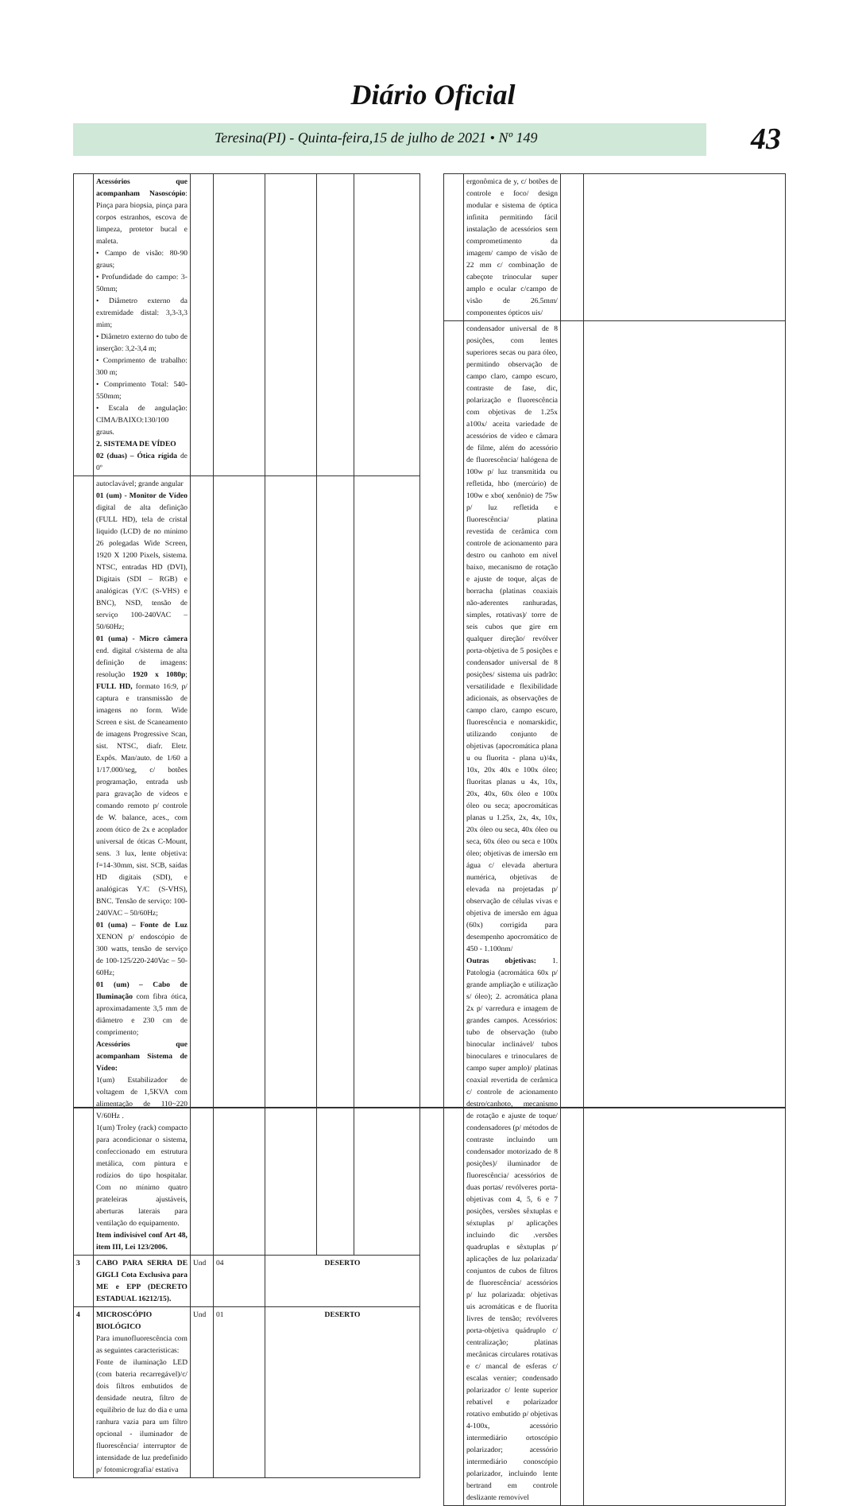Diário Oficial
Teresina(PI) - Quinta-feira,15 de julho de 2021 • Nº 149
43
| | Acessórios que acompanham Nasoscópio : Pinça para biopsia, pinça para corpos estranhos, escova de limpeza, protetor bucal e maleta. • Campo de visão: 80-90 graus; • Profundidade do campo: 3-50mm; • Diâmetro externo da extremidade distal: 3,3-3,3 mim; • Diâmetro externo do tubo de inserção: 3,2-3,4 m; • Comprimento de trabalho: 300 m; • Comprimento Total: 540- 550mm; • Escala de angulação: CIMA/BAIXO:130/100 graus. 2. SISTEMA DE VÍDEO 02 (duas) – Ótica rígida de 0º | | | | | |
| | autoclavável; grande angular 01 (um) - Monitor de Vídeo digital de alta definição (FULL HD), tela de cristal liquido (LCD) de no mínimo 26 polegadas Wide Screen, 1920 X 1200 Pixels, sistema. NTSC, entradas HD (DVI), Digitais (SDI – RGB) e analógicas (Y/C (S-VHS) e BNC), NSD, tensão de serviço 100-240VAC – 50/60Hz; 01 (uma) - Micro câmera end. digital c/sistema de alta definição de imagens: resolução 1920 x 1080p ; FULL HD, formato 16:9, p/ captura e transmissão de imagens no form. Wide Screen e sist. de Scaneamento de imagens Progressive Scan, sist. NTSC, diafr. Eletr. Expôs. Man/auto. de 1/60 a 1/17.000/seg, c/ botões programação, entrada usb para gravação de vídeos e comando remoto p/ controle de W. balance, aces., com zoom ótico de 2x e acoplador universal de óticas C-Mount, sens. 3 lux, lente objetiva: f=14-30mm, sist. SCB, saídas HD digitais (SDI), e analógicas Y/C (S-VHS), BNC. Tensão de serviço: 100-240VAC – 50/60Hz; 01 (uma) – Fonte de Luz XENON p/ endoscópio de 300 watts, tensão de serviço de 100-125/220-240Vac – 50-60Hz; 01 (um) – Cabo de Iluminação com fibra ótica, aproximadamente 3,5 mm de diâmetro e 230 cm de comprimento; Acessórios que acompanham Sistema de Vídeo: 1(um) Estabilizador de voltagem de 1,5KVA com alimentação de 110~220 V/60Hz . 1(um) Troley (rack) compacto para acondicionar o sistema, confeccionado em estrutura metálica, com pintura e rodízios do tipo hospitalar. Com no mínimo quatro prateleiras ajustáveis, aberturas laterais para ventilação do equipamento. Item indivisível conf Art 48, item III, Lei 123/2006. | | | | | |
| 3 | CABO PARA SERRA DE GIGLI Cota Exclusiva para ME e EPP (DECRETO ESTADUAL 16212/15). | Und | 04 | DESERTO | | |
| 4 | MICROSCÓPIO BIOLÓGICO Para imunofluorescência com as seguintes características: Fonte de iluminação LED (com bateria recarregável)/c/ dois filtros embutidos de densidade neutra, filtro de equilíbrio de luz do dia e uma ranhura vazia para um filtro opcional - iluminador de fluorescência/ interruptor de intensidade de luz predefinido p/ fotomicrografia/ estativa | Und | 01 | DESERTO | | |
| | ergonômica de y, c/ botões de controle e foco/ design modular e sistema de óptica infinita permitindo fácil instalação de acessórios sem comprometimento da imagem/ campo de visão de 22 mm c/ combinação de cabeçote trinocular super amplo e ocular c/campo de visão de 26.5mm/ componentes ópticos uis/ | | |
| | condensador universal de 8 posições, com lentes superiores secas ou para óleo, permitindo observação de campo claro, campo escuro, contraste de fase, dic, polarização e fluorescência com objetivas de 1.25x a100x/ aceita variedade de acessórios de vídeo e câmara de filme, além do acessório de fluorescência/ halógena de 100w p/ luz transmitida ou refletida, hbo (mercúrio) de 100w e xbo( xenônio) de 75w p/ luz refletida e fluorescência/ platina revestida de cerâmica com controle de acionamento para destro ou canhoto em nível baixo, mecanismo de rotação e ajuste de toque, alças de borracha (platinas coaxiais não-aderentes ranhuradas, simples, rotativas)/ torre de seis cubos que gire em qualquer direção/ revólver porta-objetiva de 5 posições e condensador universal de 8 posições/ sistema uis padrão: versatilidade e flexibilidade adicionais, as observações de campo claro, campo escuro, fluorescência e nomarskidic, utilizando conjunto de objetivas (apocromática plana u ou fluorita - plana u)/4x, 10x, 20x 40x e 100x óleo; fluoritas planas u 4x, 10x, 20x, 40x, 60x óleo e 100x óleo ou seca; apocromáticas planas u 1.25x, 2x, 4x, 10x, 20x óleo ou seca, 40x óleo ou seca, 60x óleo ou seca e 100x óleo; objetivas de imersão em água c/ elevada abertura numérica, objetivas de elevada na projetadas p/ observação de células vivas e objetiva de imersão em água (60x) corrigida para desempenho apocromático de 450 - 1.100nm/ Outras objetivas: 1. Patologia (acromática 60x p/ grande ampliação e utilização s/ óleo); 2. acromática plana 2x p/ varredura e imagem de grandes campos. Acessórios: tubo de observação (tubo binocular inclinável/ tubos binoculares e trinoculares de campo super amplo)/ platinas coaxial revertida de cerâmica c/ controle de acionamento destro/canhoto, mecanismo de rotação e ajuste de toque/ condensadores (p/ métodos de contraste incluindo um condensador motorizado de 8 posições)/ iluminador de fluorescência/ acessórios de duas portas/ revólveres porta-objetivas com 4, 5, 6 e 7 posições, versões sêxtuplas e séxtuplas p/ aplicações incluindo dic .versões quadruplas e sêxtuplas p/ aplicações de luz polarizada/ conjuntos de cubos de filtros de fluorescência/ acessórios p/ luz polarizada: objetivas uis acromáticas e de fluorita livres de tensão; revólveres porta-objetiva quádruplo c/ centralização; platinas mecânicas circulares rotativas e c/ mancal de esferas c/ escalas vernier; condensado polarizador c/ lente superior rebatível e polarizador rotativo embutido p/ objetivas 4-100x, acessório intermediário ortoscópio polarizador; acessório intermediário conoscópio polarizador, incluindo lente bertrand em controle deslizante removível | | |